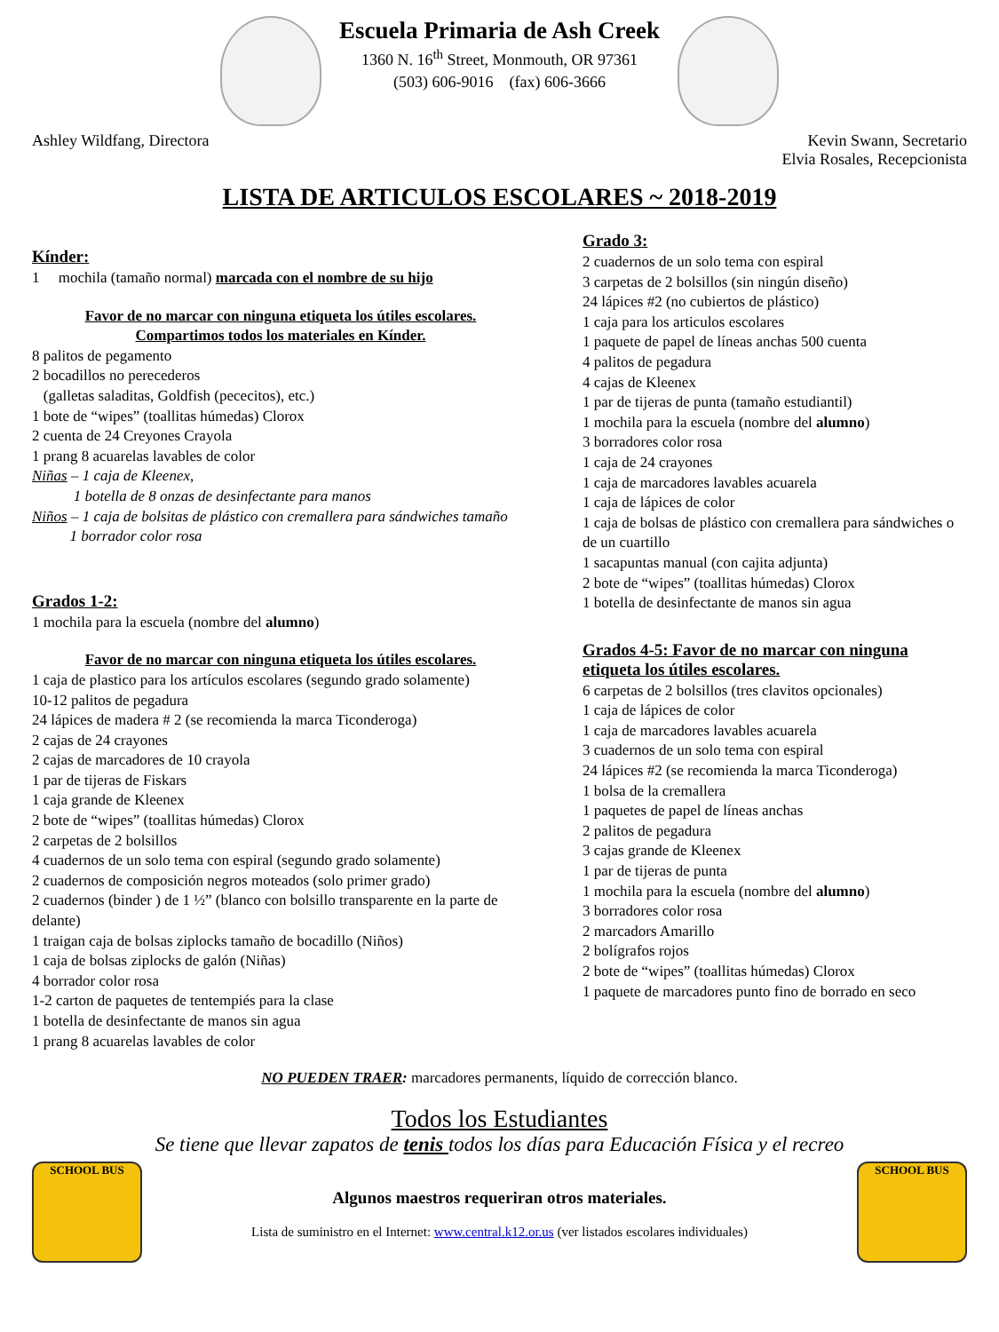Escuela Primaria de Ash Creek
1360 N. 16<sup>th</sup> Street, Monmouth, OR 97361
(503) 606-9016 (fax) 606-3666
Ashley Wildfang, Directora Kevin Swann, Secretario
Elvia Rosales, Recepcionista
LISTA DE ARTICULOS ESCOLARES ~ 2018-2019
Kínder:
1 mochila (tamaño normal) marcada con el nombre de su hijo
Favor de no marcar con ninguna etiqueta los útiles escolares.
Compartimos todos los materiales en Kínder.
8 palitos de pegamento
2 bocadillos no perecederos
(galletas saladitas, Goldfish (pececitos), etc.)
1 bote de “wipes” (toallitas húmedas) Clorox
2 cuenta de 24 Creyones Crayola
1 prang 8 acuarelas lavables de color
Niñas – 1 caja de Kleenex,
1 botella de 8 onzas de desinfectante para manos
Niños – 1 caja de bolsitas de plástico con cremallera para sándwiches tamaño
1 borrador color rosa
Grados 1-2:
1 mochila para la escuela (nombre del alumno)
Favor de no marcar con ninguna etiqueta los útiles escolares.
1 caja de plastico para los artículos escolares (segundo grado solamente)
10-12 palitos de pegadura
24 lápices de madera # 2 (se recomienda la marca Ticonderoga)
2 cajas de 24 crayones
2 cajas de marcadores de 10 crayola
1 par de tijeras de Fiskars
1 caja grande de Kleenex
2 bote de “wipes” (toallitas húmedas) Clorox
2 carpetas de 2 bolsillos
4 cuadernos de un solo tema con espiral (segundo grado solamente)
2 cuadernos de composición negros moteados (solo primer grado)
2 cuadernos (binder ) de 1 ½” (blanco con bolsillo transparente en la parte de delante)
1 traigan caja de bolsas ziplocks tamaño de bocadillo (Niños)
1 caja de bolsas ziplocks de galón (Niñas)
4 borrador color rosa
1-2 carton de paquetes de tentempiés para la clase
1 botella de desinfectante de manos sin agua
1 prang 8 acuarelas lavables de color
Grado 3:
2 cuadernos de un solo tema con espiral
3 carpetas de 2 bolsillos (sin ningún diseño)
24 lápices #2 (no cubiertos de plástico)
1 caja para los articulos escolares
1 paquete de papel de líneas anchas 500 cuenta
4 palitos de pegadura
4 cajas de Kleenex
1 par de tijeras de punta (tamaño estudiantil)
1 mochila para la escuela (nombre del alumno)
3 borradores color rosa
1 caja de 24 crayones
1 caja de marcadores lavables acuarela
1 caja de lápices de color
1 caja de bolsas de plástico con cremallera para sándwiches o de un cuartillo
1 sacapuntas manual (con cajita adjunta)
2 bote de “wipes” (toallitas húmedas) Clorox
1 botella de desinfectante de manos sin agua
Grados 4-5: Favor de no marcar con ninguna etiqueta los útiles escolares.
6 carpetas de 2 bolsillos (tres clavitos opcionales)
1 caja de lápices de color
1 caja de marcadores lavables acuarela
3 cuadernos de un solo tema con espiral
24 lápices #2 (se recomienda la marca Ticonderoga)
1 bolsa de la cremallera
1 paquetes de papel de líneas anchas
2 palitos de pegadura
3 cajas grande de Kleenex
1 par de tijeras de punta
1 mochila para la escuela (nombre del alumno)
3 borradores color rosa
2 marcadors Amarillo
2 bolígrafos rojos
2 bote de “wipes” (toallitas húmedas) Clorox
1 paquete de marcadores punto fino de borrado en seco
NO PUEDEN TRAER: marcadores permanents, líquido de corrección blanco.
Todos los Estudiantes
Se tiene que llevar zapatos de tenis todos los días para Educación Física y el recreo
SCHOOL BUS
Algunos maestros requeriran otros materiales.
Lista de suministro en el Internet: www.central.k12.or.us (ver listados escolares individuales)
SCHOOL BUS